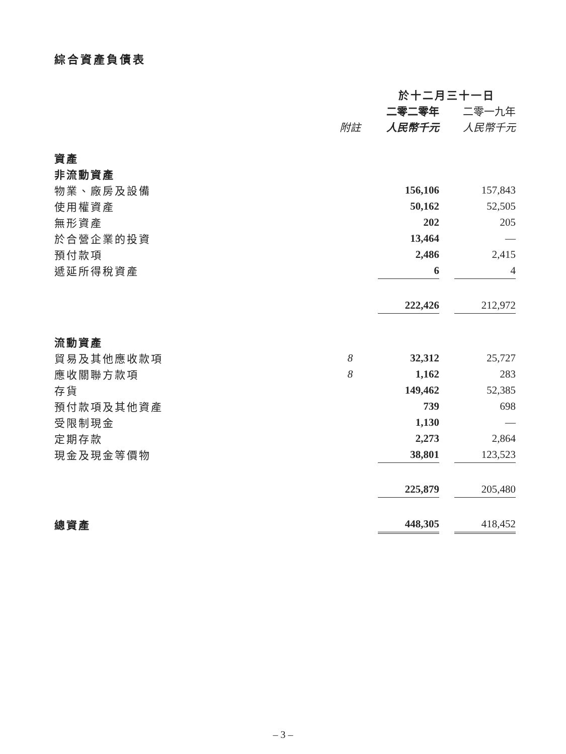綜合資產負債表
| | | 於十二月三十一日 | | |
| --- | --- | --- | --- | --- |
| | | 二零二零年 | | 二零一九年 |
| | 附註 | 人民幣千元 | | 人民幣千元 |
| 資產 | | | | |
| 非流動資產 | | | | |
| 物業、廠房及設備 | | 156,106 | | 157,843 |
| 使用權資產 | | 50,162 | | 52,505 |
| 無形資產 | | 202 | | 205 |
| 於合營企業的投資 | | 13,464 | | — |
| 預付款項 | | 2,486 | | 2,415 |
| 遞延所得稅資產 | | 6 | | 4 |
| | | 222,426 | | 212,972 |
| 流動資產 | | | | |
| 貿易及其他應收款項 | 8 | 32,312 | | 25,727 |
| 應收關聯方款項 | 8 | 1,162 | | 283 |
| 存貨 | | 149,462 | | 52,385 |
| 預付款項及其他資產 | | 739 | | 698 |
| 受限制現金 | | 1,130 | | — |
| 定期存款 | | 2,273 | | 2,864 |
| 現金及現金等價物 | | 38,801 | | 123,523 |
| | | 225,879 | | 205,480 |
| 總資產 | | 448,305 | | 418,452 |
– 3 –